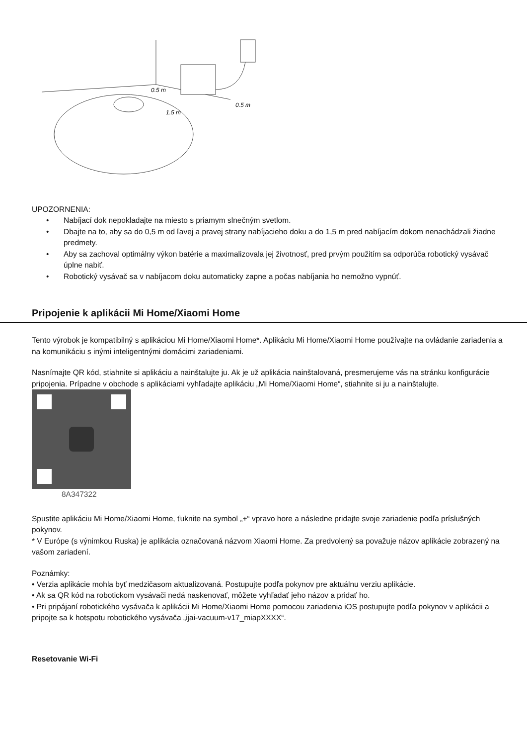0.5 m
0.5 m
1.5 m
UPOZORNENIA:
• Nabíjací dok nepokladajte na miesto s priamym slnečným svetlom.
• Dbajte na to, aby sa do 0,5 m od ľavej a pravej strany nabíjacieho doku a do 1,5 m pred nabíjacím dokom nenachádzali žiadne predmety.
• Aby sa zachoval optimálny výkon batérie a maximalizovala jej životnosť, pred prvým použitím sa odporúča robotický vysávač úplne nabiť.
• Robotický vysávač sa v nabíjacom doku automaticky zapne a počas nabíjania ho nemožno vypnúť.
Pripojenie k aplikácii Mi Home/Xiaomi Home
Tento výrobok je kompatibilný s aplikáciou Mi Home/Xiaomi Home*. Aplikáciu Mi Home/Xiaomi Home používajte na ovládanie zariadenia a na komunikáciu s inými inteligentnými domácimi zariadeniami.
Nasnímajte QR kód, stiahnite si aplikáciu a nainštalujte ju. Ak je už aplikácia nainštalovaná, presmerujeme vás na stránku konfigurácie pripojenia. Prípadne v obchode s aplikáciami vyhľadajte aplikáciu „Mi Home/Xiaomi Home“, stiahnite si ju a nainštalujte.
8A347322
Spustite aplikáciu Mi Home/Xiaomi Home, ťuknite na symbol „+“ vpravo hore a následne pridajte svoje zariadenie podľa príslušných pokynov.
* V Európe (s výnimkou Ruska) je aplikácia označovaná názvom Xiaomi Home. Za predvolený sa považuje názov aplikácie zobrazený na vašom zariadení.
Poznámky:
• Verzia aplikácie mohla byť medzičasom aktualizovaná. Postupujte podľa pokynov pre aktuálnu verziu aplikácie.
• Ak sa QR kód na robotickom vysávači nedá naskenovať, môžete vyhľadať jeho názov a pridať ho.
• Pri pripájaní robotického vysávača k aplikácii Mi Home/Xiaomi Home pomocou zariadenia iOS postupujte podľa pokynov v aplikácii a pripojte sa k hotspotu robotického vysávača „ijai-vacuum-v17_miapXXXX“.
Resetovanie Wi-Fi